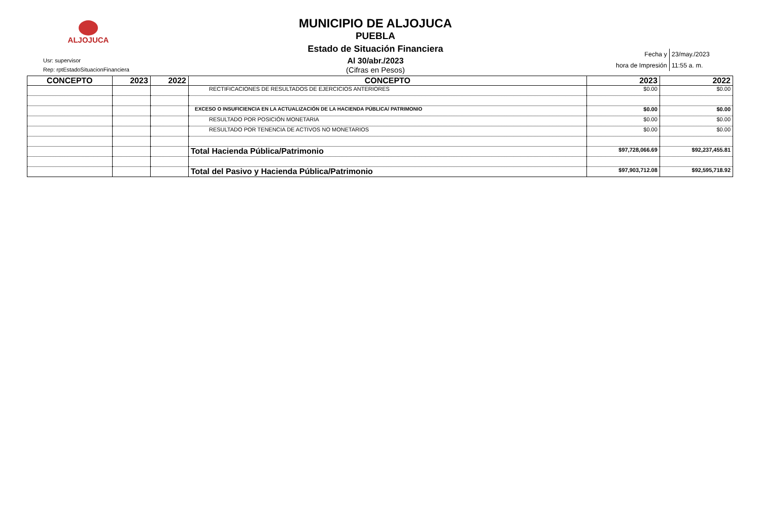ALJOJUCA
Usr: supervisor
Rep: rptEstadoSituacionFinanciera
MUNICIPIO DE ALJOJUCA
PUEBLA
Estado de Situación Financiera
Al 30/abr./2023
(Cifras en Pesos)
| Fecha y | 23/may./2023 |
| hora de Impresión | 11:55 a. m. |
| CONCEPTO | 2023 | 2022 | CONCEPTO | 2023 | 2022 |
| --- | --- | --- | --- | --- | --- |
| | | | RECTIFICACIONES DE RESULTADOS DE EJERCICIOS ANTERIORES | $0.00 | $0.00 |
| | | | EXCESO O INSUFICIENCIA EN LA ACTUALIZACIÓN DE LA HACIENDA PÚBLICA/ PATRIMONIO | $0.00 | $0.00 |
| | | | RESULTADO POR POSICIÓN MONETARIA | $0.00 | $0.00 |
| | | | RESULTADO POR TENENCIA DE ACTIVOS NO MONETARIOS | $0.00 | $0.00 |
| | | | Total Hacienda Pública/Patrimonio | $97,728,066.69 | $92,237,455.81 |
| | | | Total del Pasivo y Hacienda Pública/Patrimonio | $97,903,712.08 | $92,595,718.92 |